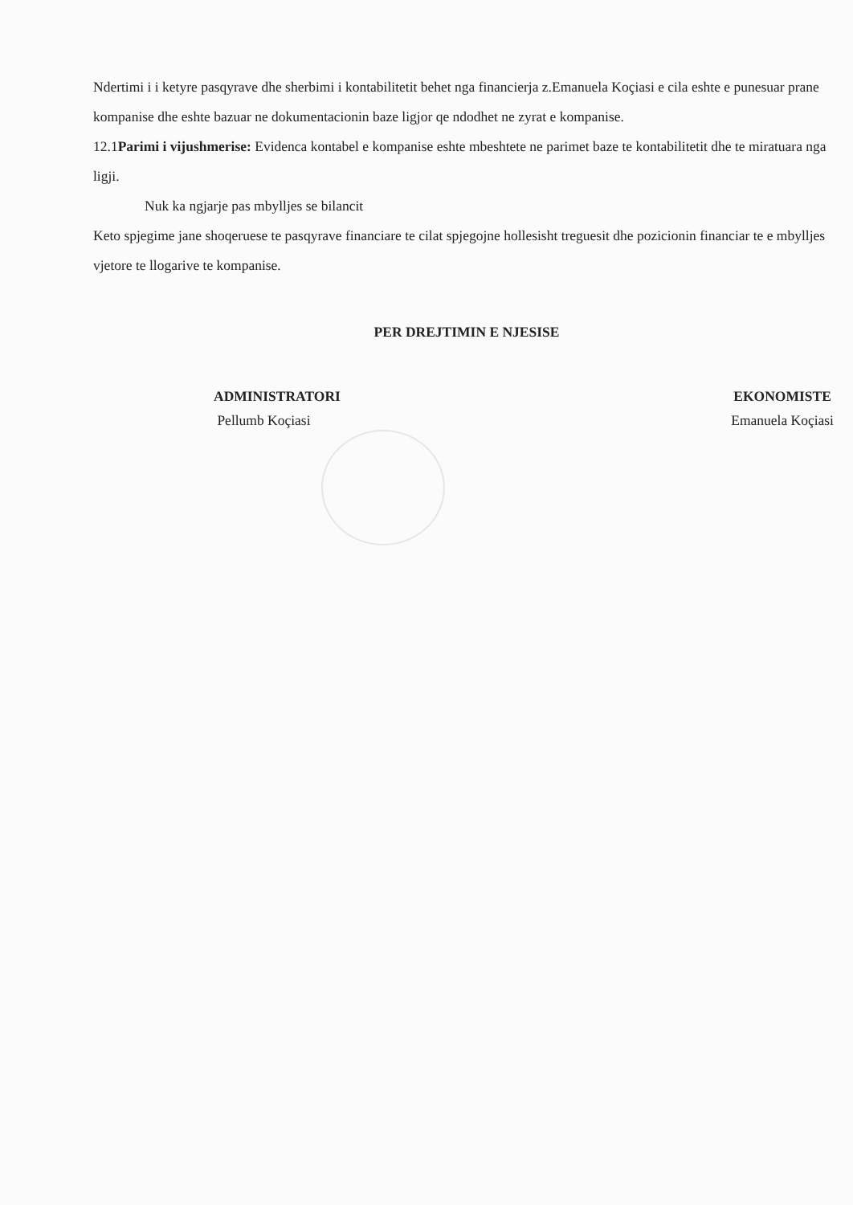Ndertimi i i ketyre pasqyrave dhe sherbimi i kontabilitetit behet nga financierja z.Emanuela Koçiasi e cila eshte e punesuar prane kompanise dhe eshte bazuar ne dokumentacionin baze ligjor qe ndodhet ne zyrat e kompanise.
12.1Parimi i vijushmerise: Evidenca kontabel e kompanise eshte mbeshtete ne parimet baze te kontabilitetit dhe te miratuara nga ligji.
Nuk ka ngjarje pas mbylljes se bilancit
Keto spjegime jane shoqeruese te pasqyrave financiare te cilat spjegojne hollesisht treguesit dhe pozicionin financiar te e mbylljes vjetore te llogarive te kompanise.
PER DREJTIMIN E NJESISE
ADMINISTRATORI
Pellumb Koçiasi
EKONOMISTE
Emanuela Koçiasi